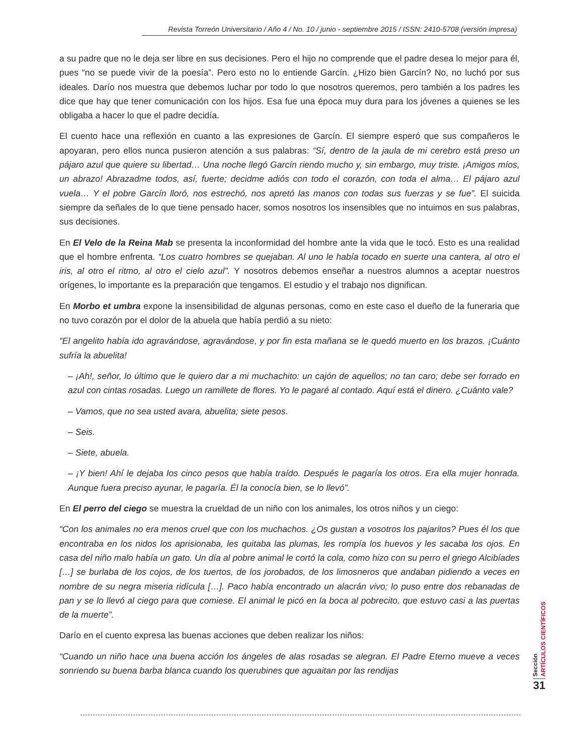Revista Torreón Universitario / Año 4 / No. 10 / junio - septiembre 2015 / ISSN: 2410-5708 (versión impresa)
a su padre que no le deja ser libre en sus decisiones. Pero el hijo no comprende que el padre desea lo mejor para él, pues “no se puede vivir de la poesía”. Pero esto no lo entiende Garcín. ¿Hizo bien Garcín? No, no luchó por sus ideales. Darío nos muestra que debemos luchar por todo lo que nosotros queremos, pero también a los padres les dice que hay que tener comunicación con los hijos. Esa fue una época muy dura para los jóvenes a quienes se les obligaba a hacer lo que el padre decidía.
El cuento hace una reflexión en cuanto a las expresiones de Garcín. El siempre esperó que sus compañeros le apoyaran, pero ellos nunca pusieron atención a sus palabras: “Sí, dentro de la jaula de mi cerebro está preso un pájaro azul que quiere su libertad… Una noche llegó Garcín riendo mucho y, sin embargo, muy triste. ¡Amigos míos, un abrazo! Abrazadme todos, así, fuerte; decidme adiós con todo el corazón, con toda el alma… El pájaro azul vuela… Y el pobre Garcín lloró, nos estrechó, nos apretó las manos con todas sus fuerzas y se fue”. El suicida siempre da señales de lo que tiene pensado hacer, somos nosotros los insensibles que no intuimos en sus palabras, sus decisiones.
En El Velo de la Reina Mab se presenta la inconformidad del hombre ante la vida que le tocó. Esto es una realidad que el hombre enfrenta. “Los cuatro hombres se quejaban. Al uno le había tocado en suerte una cantera, al otro el iris, al otro el ritmo, al otro el cielo azul”. Y nosotros debemos enseñar a nuestros alumnos a aceptar nuestros orígenes, lo importante es la preparación que tengamos. El estudio y el trabajo nos dignifican.
En Morbo et umbra expone la insensibilidad de algunas personas, como en este caso el dueño de la funeraria que no tuvo corazón por el dolor de la abuela que había perdió a su nieto:
“El angelito había ido agravándose, agravándose, y por fin esta mañana se le quedó muerto en los brazos. ¡Cuánto sufría la abuelita!
– ¡Ah!, señor, lo último que le quiero dar a mi muchachito: un cajón de aquellos; no tan caro; debe ser forrado en azul con cintas rosadas. Luego un ramillete de flores. Yo le pagaré al contado. Aquí está el dinero. ¿Cuánto vale?
– Vamos, que no sea usted avara, abuelita; siete pesos.
– Seis.
– Siete, abuela.
– ¡Y bien! Ahí le dejaba los cinco pesos que había traído. Después le pagaría los otros. Era ella mujer honrada. Aunque fuera preciso ayunar, le pagaría. Él la conocía bien, se lo llevó”.
En El perro del ciego se muestra la crueldad de un niño con los animales, los otros niños y un ciego:
“Con los animales no era menos cruel que con los muchachos. ¿Os gustan a vosotros los pajaritos? Pues él los que encontraba en los nidos los aprisionaba, les quitaba las plumas, les rompía los huevos y les sacaba los ojos. En casa del niño malo había un gato. Un día al pobre animal le cortó la cola, como hizo con su perro el griego Alcibíades […] se burlaba de los cojos, de los tuertos, de los jorobados, de los limosneros que andaban pidiendo a veces en nombre de su negra miseria ridícula […]. Paco había encontrado un alacrán vivo; lo puso entre dos rebanadas de pan y se lo llevó al ciego para que comiese. El animal le picó en la boca al pobrecito, que estuvo casi a las puertas de la muerte”.
Darío en el cuento expresa las buenas acciones que deben realizar los niños:
“Cuando un niño hace una buena acción los ángeles de alas rosadas se alegran. El Padre Eterno mueve a veces sonriendo su buena barba blanca cuando los querubines que aguaitan por las rendijas
Sección
ARTÍCULOS CIENTÍFICOS
31